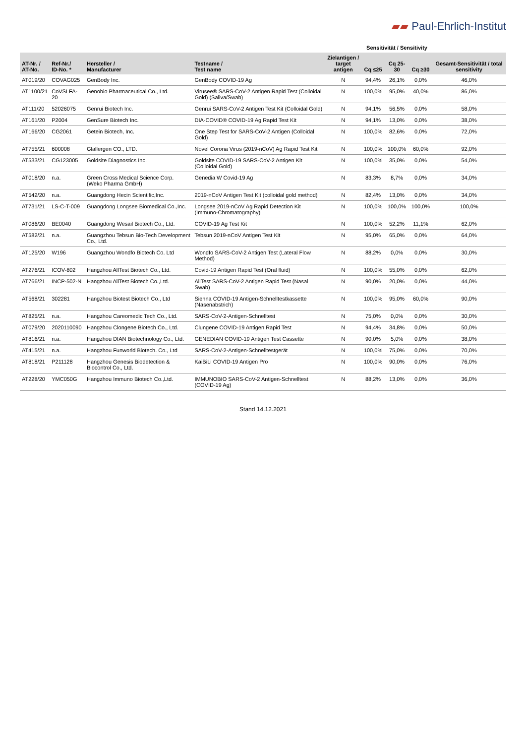▰▰ Paul-Ehrlich-Institut
| | | | | | Sensitivität / Sensitivity | | | |
| --- | --- | --- | --- | --- | --- | --- | --- | --- |
| AT-Nr. / AT-No. | Ref-Nr./ ID-No. * | Hersteller / Manufacturer | Testname / Test name | Zielantigen / target antigen | Cq ≤25 | Cq 25-30 | Cq ≥30 | Gesamt-Sensitivität / total sensitivity |
| AT019/20 | COVAG025 | GenBody Inc. | GenBody COVID-19 Ag | N | 94,4% | 26,1% | 0,0% | 46,0% |
| AT1100/21 | CoVSLFA-20 | Genobio Pharmaceutical Co., Ltd. | Virusee® SARS-CoV-2 Antigen Rapid Test (Colloidal Gold) (Saliva/Swab) | N | 100,0% | 95,0% | 40,0% | 86,0% |
| AT111/20 | 52026075 | Genrui Biotech Inc. | Genrui SARS-CoV-2 Antigen Test Kit (Colloidal Gold) | N | 94,1% | 56,5% | 0,0% | 58,0% |
| AT161/20 | P2004 | GenSure Biotech Inc. | DIA-COVID® COVID-19 Ag Rapid Test Kit | N | 94,1% | 13,0% | 0,0% | 38,0% |
| AT166/20 | CG2061 | Getein Biotech, Inc. | One Step Test for SARS-CoV-2 Antigen (Colloidal Gold) | N | 100,0% | 82,6% | 0,0% | 72,0% |
| AT755/21 | 600008 | Glallergen CO., LTD. | Novel Corona Virus (2019-nCoV) Ag Rapid Test Kit | N | 100,0% | 100,0% | 60,0% | 92,0% |
| AT533/21 | CG123005 | Goldsite Diagnostics Inc. | Goldsite COVID-19 SARS-CoV-2 Antigen Kit (Colloidal Gold) | N | 100,0% | 35,0% | 0,0% | 54,0% |
| AT018/20 | n.a. | Green Cross Medical Science Corp. (Weko Pharma GmbH) | Genedia W Covid-19 Ag | N | 83,3% | 8,7% | 0,0% | 34,0% |
| AT542/20 | n.a. | Guangdong Hecin Scientific,Inc. | 2019-nCoV Antigen Test Kit (colloidal gold method) | N | 82,4% | 13,0% | 0,0% | 34,0% |
| AT731/21 | LS-C-T-009 | Guangdong Longsee Biomedical Co.,Inc. | Longsee 2019-nCoV Ag Rapid Detection Kit (Immuno-Chromatography) | N | 100,0% | 100,0% | 100,0% | 100,0% |
| AT086/20 | BE0040 | Guangdong Wesail Biotech Co., Ltd. | COVID-19 Ag Test Kit | N | 100,0% | 52,2% | 11,1% | 62,0% |
| AT582/21 | n.a. | Guangzhou Tebsun Bio-Tech Development Co., Ltd. | Tebsun 2019-nCoV Antigen Test Kit | N | 95,0% | 65,0% | 0,0% | 64,0% |
| AT125/20 | W196 | Guangzhou Wondfo Biotech Co. Ltd | Wondfo SARS-CoV-2 Antigen Test (Lateral Flow Method) | N | 88,2% | 0,0% | 0,0% | 30,0% |
| AT276/21 | ICOV-802 | Hangzhou AllTest Biotech Co., Ltd. | Covid-19 Antigen Rapid Test (Oral fluid) | N | 100,0% | 55,0% | 0,0% | 62,0% |
| AT766/21 | INCP-502-N | Hangzhou AllTest Biotech Co.,Ltd. | AllTest SARS-CoV-2 Antigen Rapid Test (Nasal Swab) | N | 90,0% | 20,0% | 0,0% | 44,0% |
| AT568/21 | 302281 | Hangzhou Biotest Biotech Co., Ltd | Sienna COVID-19 Antigen-Schnelltestkassette (Nasenabstrich) | N | 100,0% | 95,0% | 60,0% | 90,0% |
| AT825/21 | n.a. | Hangzhou Careomedic Tech Co., Ltd. | SARS-CoV-2-Antigen-Schnelltest | N | 75,0% | 0,0% | 0,0% | 30,0% |
| AT079/20 | 2020110090 | Hangzhou Clongene Biotech Co., Ltd. | Clungene COVID-19 Antigen Rapid Test | N | 94,4% | 34,8% | 0,0% | 50,0% |
| AT816/21 | n.a. | Hangzhou DIAN Biotechnology Co., Ltd. | GENEDIAN COVID-19 Antigen Test Cassette | N | 90,0% | 5,0% | 0,0% | 38,0% |
| AT415/21 | n.a. | Hangzhou Funworld Biotech. Co., Ltd | SARS-CoV-2-Antigen-Schnelltestgerät | N | 100,0% | 75,0% | 0,0% | 70,0% |
| AT818/21 | P211128 | Hangzhou Genesis Biodetection & Biocontrol Co., Ltd. | KaiBiLi COVID-19 Antigen Pro | N | 100,0% | 90,0% | 0,0% | 76,0% |
| AT228/20 | YMC050G | Hangzhou Immuno Biotech Co.,Ltd. | IMMUNOBIO SARS-CoV-2 Antigen-Schnelltest (COVID-19 Ag) | N | 88,2% | 13,0% | 0,0% | 36,0% |
Stand 14.12.2021